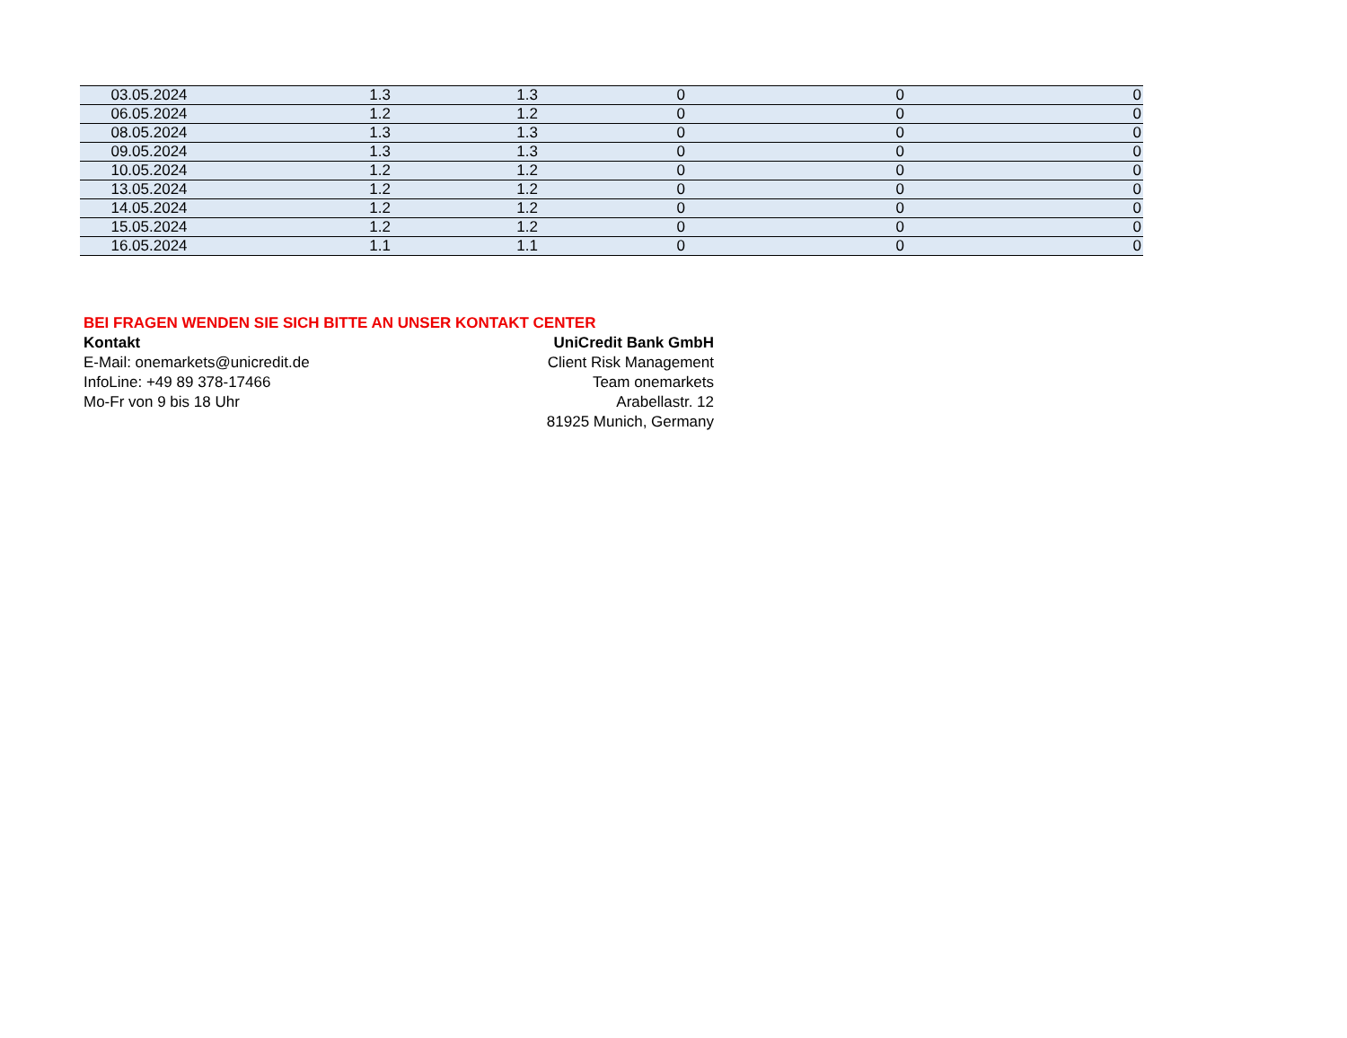| 03.05.2024 | 1.3 | 1.3 | 0 | 0 | 0 |
| 06.05.2024 | 1.2 | 1.2 | 0 | 0 | 0 |
| 08.05.2024 | 1.3 | 1.3 | 0 | 0 | 0 |
| 09.05.2024 | 1.3 | 1.3 | 0 | 0 | 0 |
| 10.05.2024 | 1.2 | 1.2 | 0 | 0 | 0 |
| 13.05.2024 | 1.2 | 1.2 | 0 | 0 | 0 |
| 14.05.2024 | 1.2 | 1.2 | 0 | 0 | 0 |
| 15.05.2024 | 1.2 | 1.2 | 0 | 0 | 0 |
| 16.05.2024 | 1.1 | 1.1 | 0 | 0 | 0 |
BEI FRAGEN WENDEN SIE SICH BITTE AN UNSER KONTAKT CENTER
Kontakt UniCredit Bank GmbH
E-Mail: onemarkets@unicredit.de Client Risk Management
InfoLine: +49 89 378-17466 Team onemarkets
Mo-Fr von 9 bis 18 Uhr Arabellastr. 12
81925 Munich, Germany